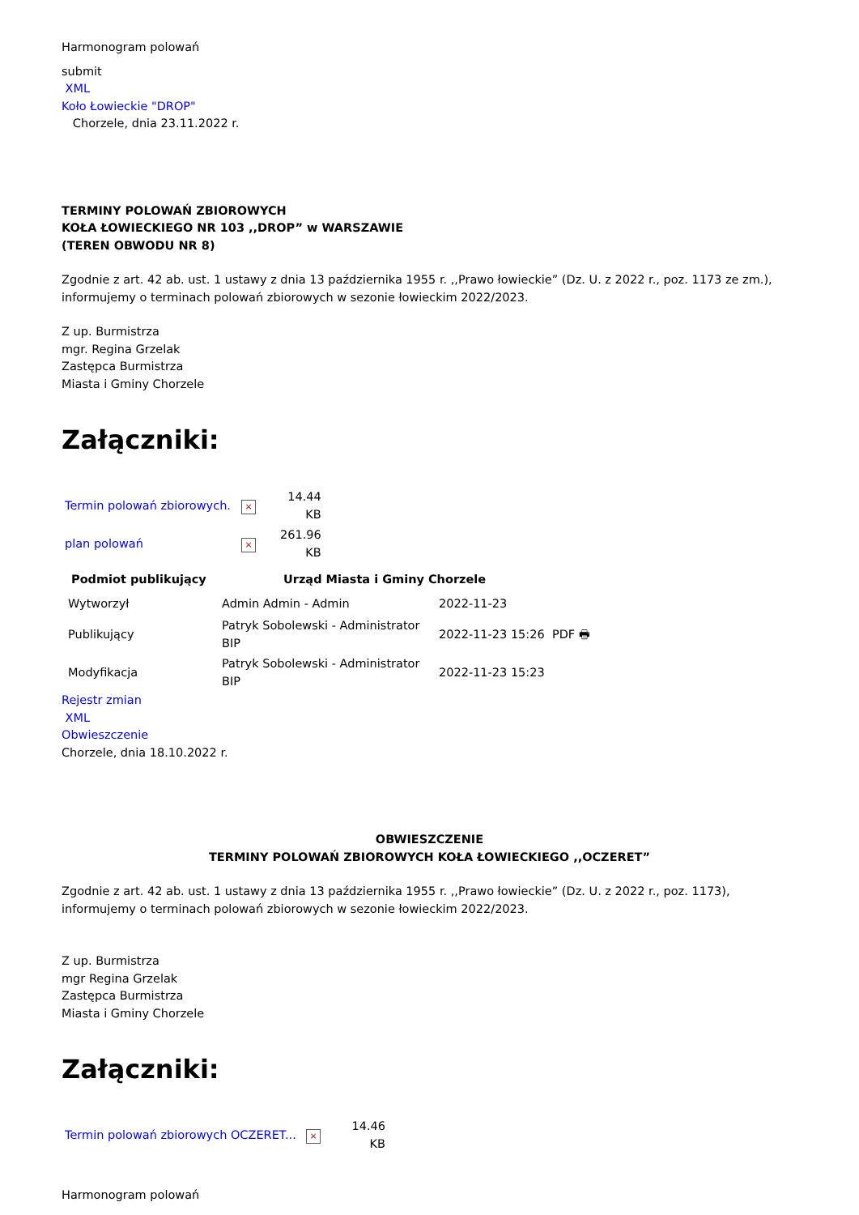Harmonogram polowań
submit
XML
Koło Łowieckie "DROP"
Chorzele, dnia 23.11.2022 r.
TERMINY POLOWAŃ ZBIOROWYCH
KOŁA ŁOWIECKIEGO NR 103 ,,DROP” w WARSZAWIE
(TEREN OBWODU NR 8)
Zgodnie z art. 42 ab. ust. 1 ustawy z dnia 13 października 1955 r. ,,Prawo łowieckie” (Dz. U. z 2022 r., poz. 1173 ze zm.), informujemy o terminach polowań zbiorowych w sezonie łowieckim 2022/2023.
Z up. Burmistrza
mgr. Regina Grzelak
Zastępca Burmistrza
Miasta i Gminy Chorzele
Załączniki:
| Termin polowań zbiorowych. | × | 14.44 KB |
| plan polowań | × | 261.96 KB |
| Podmiot publikujący | Urząd Miasta i Gminy Chorzele | |
| --- | --- | --- |
| Wytworzył | Admin Admin - Admin | 2022-11-23 |
| Publikujący | Patryk Sobolewski - Administrator BIP | 2022-11-23 15:26 PDF 🖶 |
| Modyfikacja | Patryk Sobolewski - Administrator BIP | 2022-11-23 15:23 |
Rejestr zmian
XML
Obwieszczenie
Chorzele, dnia 18.10.2022 r.
OBWIESZCZENIE
TERMINY POLOWAŃ ZBIOROWYCH KOŁA ŁOWIECKIEGO ,,OCZERET”
Zgodnie z art. 42 ab. ust. 1 ustawy z dnia 13 października 1955 r. ,,Prawo łowieckie” (Dz. U. z 2022 r., poz. 1173), informujemy o terminach polowań zbiorowych w sezonie łowieckim 2022/2023.
Z up. Burmistrza
mgr Regina Grzelak
Zastępca Burmistrza
Miasta i Gminy Chorzele
Załączniki:
| Termin polowań zbiorowych OCZERET... | × | 14.46 KB |
Harmonogram polowań